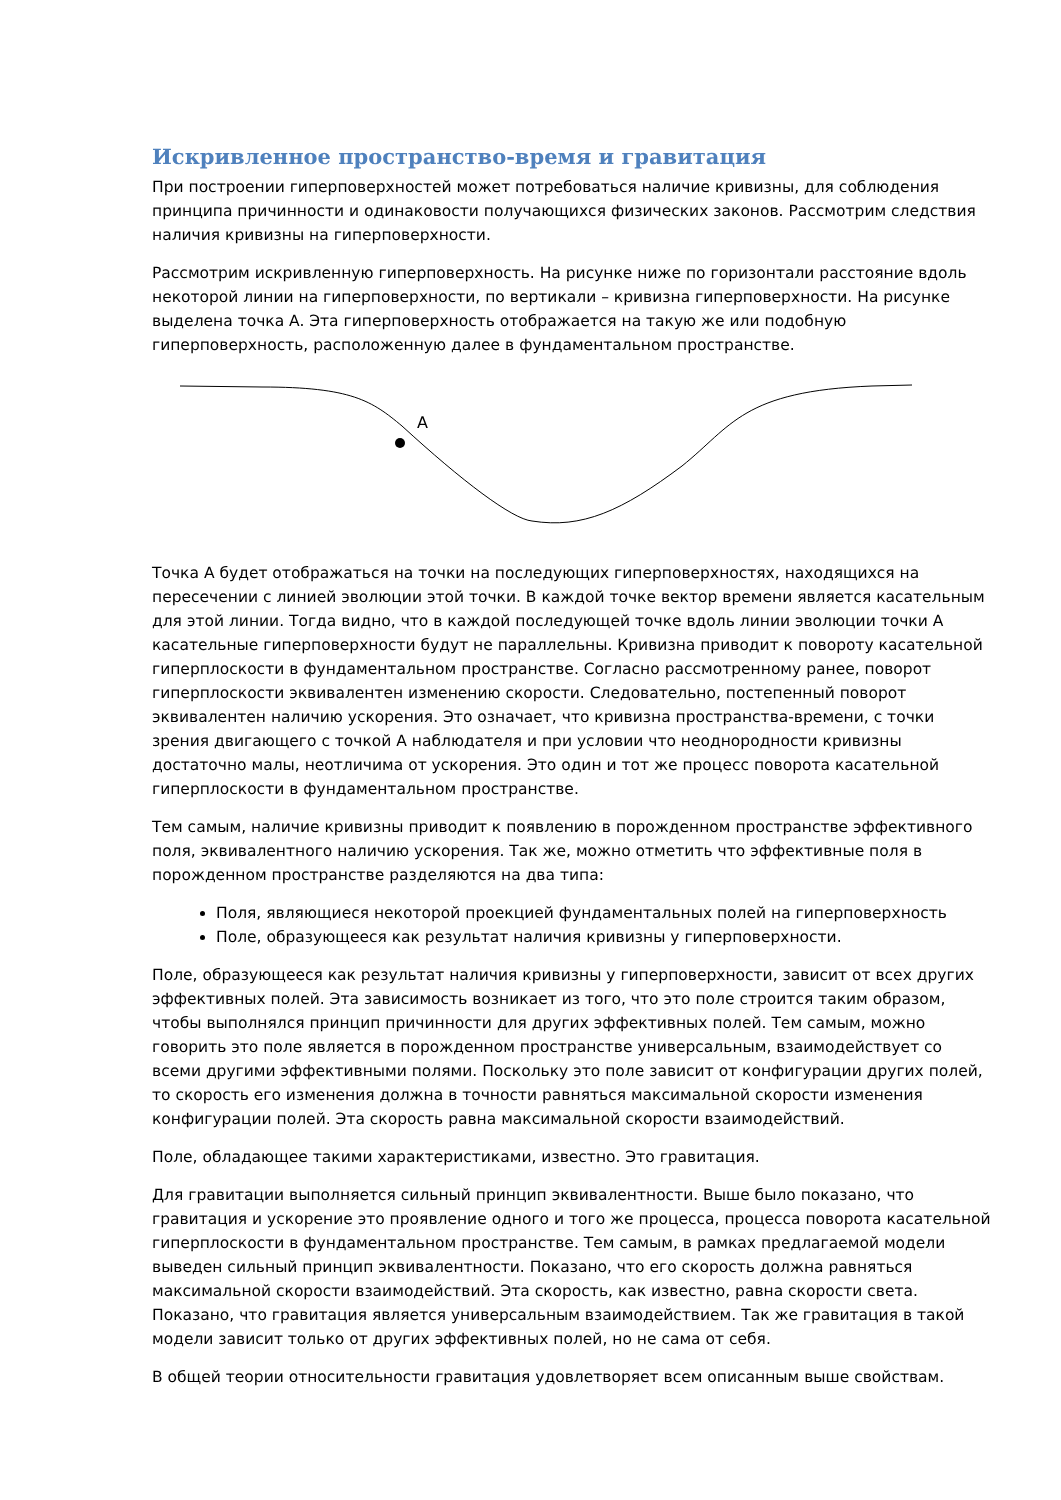Искривленное пространство-время и гравитация
При построении гиперповерхностей может потребоваться наличие кривизны, для соблюдения принципа причинности и одинаковости получающихся физических законов. Рассмотрим следствия наличия кривизны на гиперповерхности.
Рассмотрим искривленную гиперповерхность. На рисунке ниже по горизонтали расстояние вдоль некоторой линии на гиперповерхности, по вертикали – кривизна гиперповерхности. На рисунке выделена точка A. Эта гиперповерхность отображается на такую же или подобную гиперповерхность, расположенную далее в фундаментальном пространстве.
A
Точка A будет отображаться на точки на последующих гиперповерхностях, находящихся на пересечении с линией эволюции этой точки. В каждой точке вектор времени является касательным для этой линии. Тогда видно, что в каждой последующей точке вдоль линии эволюции точки A касательные гиперповерхности будут не параллельны. Кривизна приводит к повороту касательной гиперплоскости в фундаментальном пространстве. Согласно рассмотренному ранее, поворот гиперплоскости эквивалентен изменению скорости. Следовательно, постепенный поворот эквивалентен наличию ускорения. Это означает, что кривизна пространства-времени, с точки зрения двигающего с точкой A наблюдателя и при условии что неоднородности кривизны достаточно малы, неотличима от ускорения. Это один и тот же процесс поворота касательной гиперплоскости в фундаментальном пространстве.
Тем самым, наличие кривизны приводит к появлению в порожденном пространстве эффективного поля, эквивалентного наличию ускорения. Так же, можно отметить что эффективные поля в порожденном пространстве разделяются на два типа:
Поля, являющиеся некоторой проекцией фундаментальных полей на гиперповерхность
Поле, образующееся как результат наличия кривизны у гиперповерхности.
Поле, образующееся как результат наличия кривизны у гиперповерхности, зависит от всех других эффективных полей. Эта зависимость возникает из того, что это поле строится таким образом, чтобы выполнялся принцип причинности для других эффективных полей. Тем самым, можно говорить это поле является в порожденном пространстве универсальным, взаимодействует со всеми другими эффективными полями. Поскольку это поле зависит от конфигурации других полей, то скорость его изменения должна в точности равняться максимальной скорости изменения конфигурации полей. Эта скорость равна максимальной скорости взаимодействий.
Поле, обладающее такими характеристиками, известно. Это гравитация.
Для гравитации выполняется сильный принцип эквивалентности. Выше было показано, что гравитация и ускорение это проявление одного и того же процесса, процесса поворота касательной гиперплоскости в фундаментальном пространстве. Тем самым, в рамках предлагаемой модели выведен сильный принцип эквивалентности. Показано, что его скорость должна равняться максимальной скорости взаимодействий. Эта скорость, как известно, равна скорости света. Показано, что гравитация является универсальным взаимодействием. Так же гравитация в такой модели зависит только от других эффективных полей, но не сама от себя.
В общей теории относительности гравитация удовлетворяет всем описанным выше свойствам.